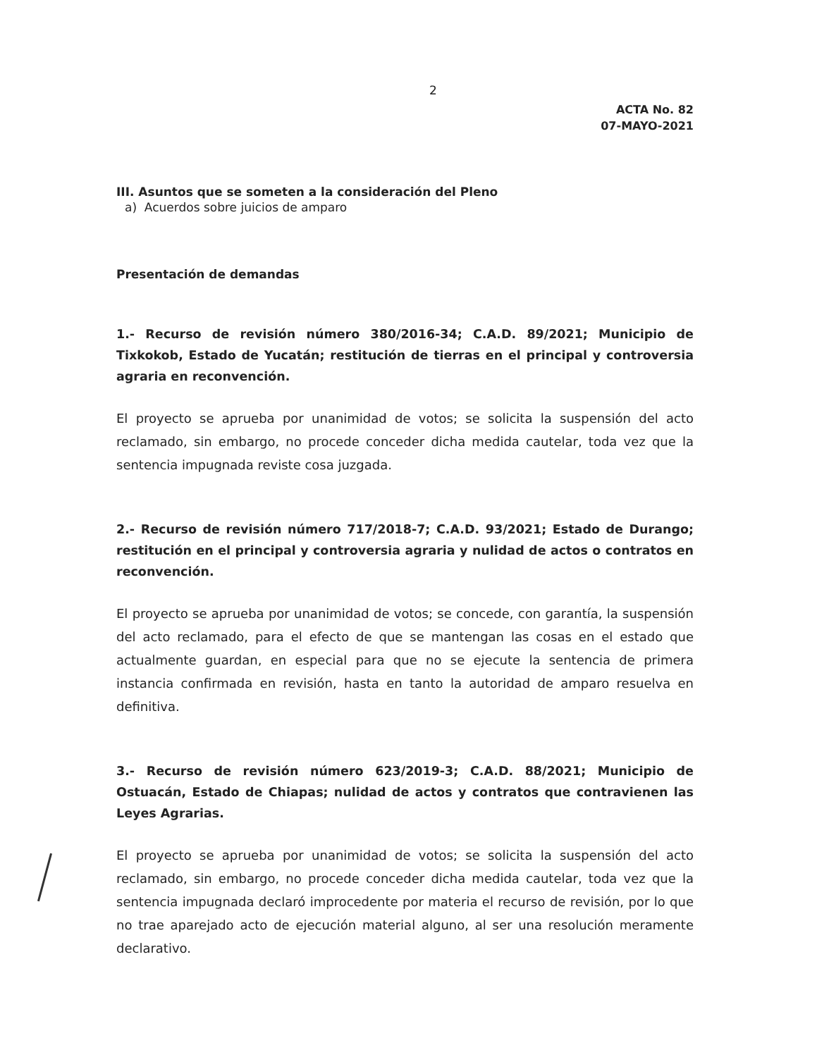2
ACTA No. 82
07-MAYO-2021
III. Asuntos que se someten a la consideración del Pleno
a) Acuerdos sobre juicios de amparo
Presentación de demandas
1.- Recurso de revisión número 380/2016-34; C.A.D. 89/2021; Municipio de Tixkokob, Estado de Yucatán; restitución de tierras en el principal y controversia agraria en reconvención.
El proyecto se aprueba por unanimidad de votos; se solicita la suspensión del acto reclamado, sin embargo, no procede conceder dicha medida cautelar, toda vez que la sentencia impugnada reviste cosa juzgada.
2.- Recurso de revisión número 717/2018-7; C.A.D. 93/2021; Estado de Durango; restitución en el principal y controversia agraria y nulidad de actos o contratos en reconvención.
El proyecto se aprueba por unanimidad de votos; se concede, con garantía, la suspensión del acto reclamado, para el efecto de que se mantengan las cosas en el estado que actualmente guardan, en especial para que no se ejecute la sentencia de primera instancia confirmada en revisión, hasta en tanto la autoridad de amparo resuelva en definitiva.
3.- Recurso de revisión número 623/2019-3; C.A.D. 88/2021; Municipio de Ostuacán, Estado de Chiapas; nulidad de actos y contratos que contravienen las Leyes Agrarias.
El proyecto se aprueba por unanimidad de votos; se solicita la suspensión del acto reclamado, sin embargo, no procede conceder dicha medida cautelar, toda vez que la sentencia impugnada declaró improcedente por materia el recurso de revisión, por lo que no trae aparejado acto de ejecución material alguno, al ser una resolución meramente declarativo.